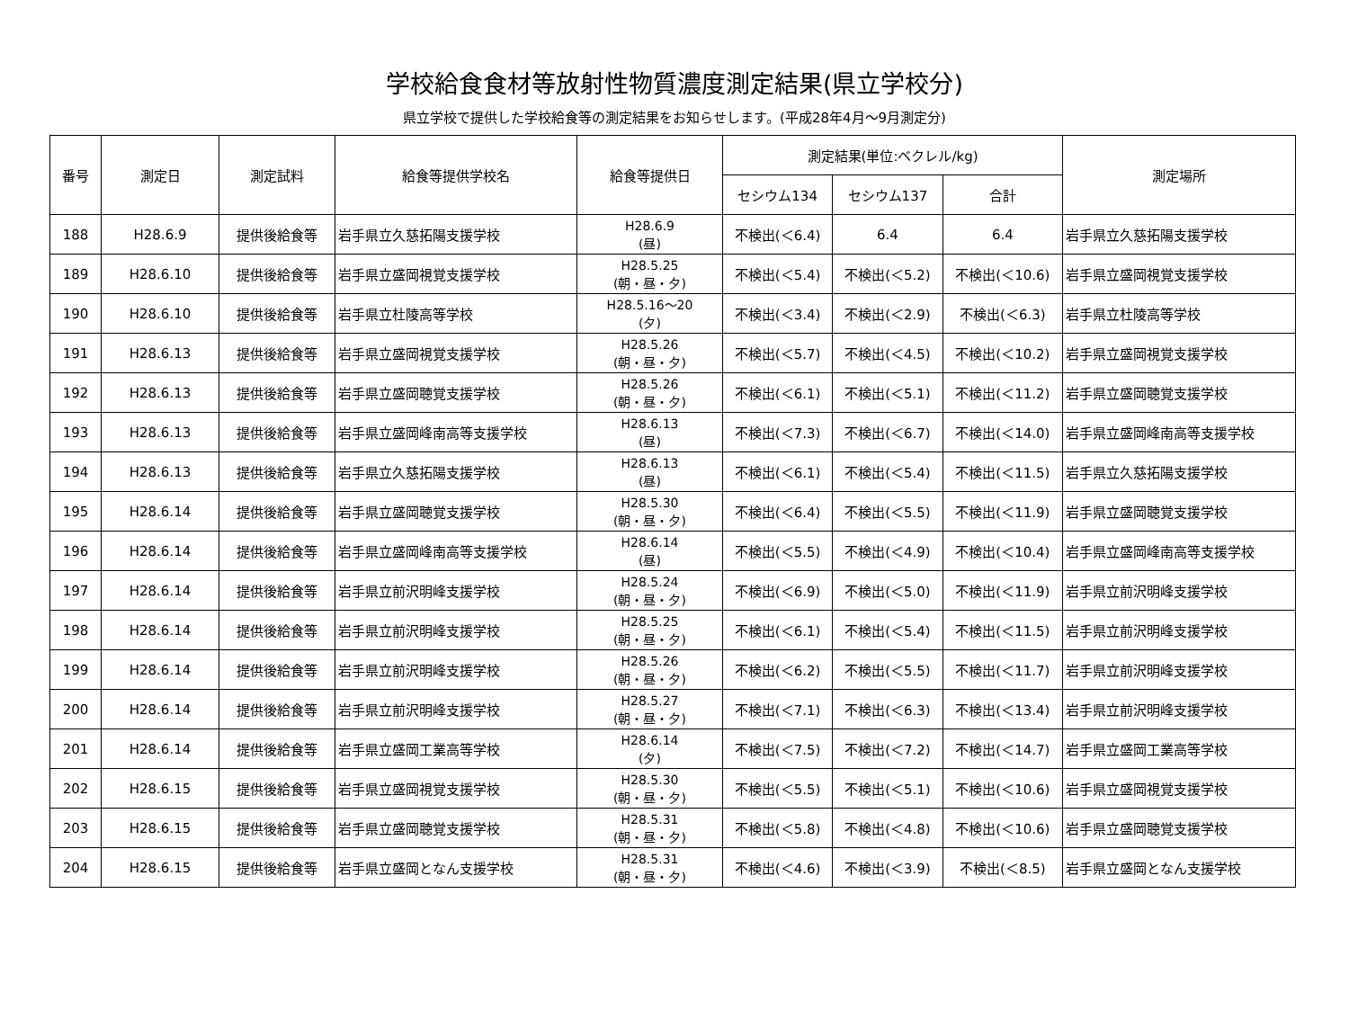学校給食食材等放射性物質濃度測定結果(県立学校分)
県立学校で提供した学校給食等の測定結果をお知らせします。(平成28年4月～9月測定分)
| 番号 | 測定日 | 測定試料 | 給食等提供学校名 | 給食等提供日 | 測定結果(単位:ベクレル/kg) | | | 測定場所 |
| --- | --- | --- | --- | --- | --- | --- | --- | --- |
| | | | | | セシウム134 | セシウム137 | 合計 | |
| 188 | H28.6.9 | 提供後給食等 | 岩手県立久慈拓陽支援学校 | H28.6.9 (昼) | 不検出(＜6.4) | 6.4 | 6.4 | 岩手県立久慈拓陽支援学校 |
| 189 | H28.6.10 | 提供後給食等 | 岩手県立盛岡視覚支援学校 | H28.5.25 (朝・昼・夕) | 不検出(＜5.4) | 不検出(＜5.2) | 不検出(＜10.6) | 岩手県立盛岡視覚支援学校 |
| 190 | H28.6.10 | 提供後給食等 | 岩手県立杜陵高等学校 | H28.5.16～20 (夕) | 不検出(＜3.4) | 不検出(＜2.9) | 不検出(＜6.3) | 岩手県立杜陵高等学校 |
| 191 | H28.6.13 | 提供後給食等 | 岩手県立盛岡視覚支援学校 | H28.5.26 (朝・昼・夕) | 不検出(＜5.7) | 不検出(＜4.5) | 不検出(＜10.2) | 岩手県立盛岡視覚支援学校 |
| 192 | H28.6.13 | 提供後給食等 | 岩手県立盛岡聴覚支援学校 | H28.5.26 (朝・昼・夕) | 不検出(＜6.1) | 不検出(＜5.1) | 不検出(＜11.2) | 岩手県立盛岡聴覚支援学校 |
| 193 | H28.6.13 | 提供後給食等 | 岩手県立盛岡峰南高等支援学校 | H28.6.13 (昼) | 不検出(＜7.3) | 不検出(＜6.7) | 不検出(＜14.0) | 岩手県立盛岡峰南高等支援学校 |
| 194 | H28.6.13 | 提供後給食等 | 岩手県立久慈拓陽支援学校 | H28.6.13 (昼) | 不検出(＜6.1) | 不検出(＜5.4) | 不検出(＜11.5) | 岩手県立久慈拓陽支援学校 |
| 195 | H28.6.14 | 提供後給食等 | 岩手県立盛岡聴覚支援学校 | H28.5.30 (朝・昼・夕) | 不検出(＜6.4) | 不検出(＜5.5) | 不検出(＜11.9) | 岩手県立盛岡聴覚支援学校 |
| 196 | H28.6.14 | 提供後給食等 | 岩手県立盛岡峰南高等支援学校 | H28.6.14 (昼) | 不検出(＜5.5) | 不検出(＜4.9) | 不検出(＜10.4) | 岩手県立盛岡峰南高等支援学校 |
| 197 | H28.6.14 | 提供後給食等 | 岩手県立前沢明峰支援学校 | H28.5.24 (朝・昼・夕) | 不検出(＜6.9) | 不検出(＜5.0) | 不検出(＜11.9) | 岩手県立前沢明峰支援学校 |
| 198 | H28.6.14 | 提供後給食等 | 岩手県立前沢明峰支援学校 | H28.5.25 (朝・昼・夕) | 不検出(＜6.1) | 不検出(＜5.4) | 不検出(＜11.5) | 岩手県立前沢明峰支援学校 |
| 199 | H28.6.14 | 提供後給食等 | 岩手県立前沢明峰支援学校 | H28.5.26 (朝・昼・夕) | 不検出(＜6.2) | 不検出(＜5.5) | 不検出(＜11.7) | 岩手県立前沢明峰支援学校 |
| 200 | H28.6.14 | 提供後給食等 | 岩手県立前沢明峰支援学校 | H28.5.27 (朝・昼・夕) | 不検出(＜7.1) | 不検出(＜6.3) | 不検出(＜13.4) | 岩手県立前沢明峰支援学校 |
| 201 | H28.6.14 | 提供後給食等 | 岩手県立盛岡工業高等学校 | H28.6.14 (夕) | 不検出(＜7.5) | 不検出(＜7.2) | 不検出(＜14.7) | 岩手県立盛岡工業高等学校 |
| 202 | H28.6.15 | 提供後給食等 | 岩手県立盛岡視覚支援学校 | H28.5.30 (朝・昼・夕) | 不検出(＜5.5) | 不検出(＜5.1) | 不検出(＜10.6) | 岩手県立盛岡視覚支援学校 |
| 203 | H28.6.15 | 提供後給食等 | 岩手県立盛岡聴覚支援学校 | H28.5.31 (朝・昼・夕) | 不検出(＜5.8) | 不検出(＜4.8) | 不検出(＜10.6) | 岩手県立盛岡聴覚支援学校 |
| 204 | H28.6.15 | 提供後給食等 | 岩手県立盛岡となん支援学校 | H28.5.31 (朝・昼・夕) | 不検出(＜4.6) | 不検出(＜3.9) | 不検出(＜8.5) | 岩手県立盛岡となん支援学校 |